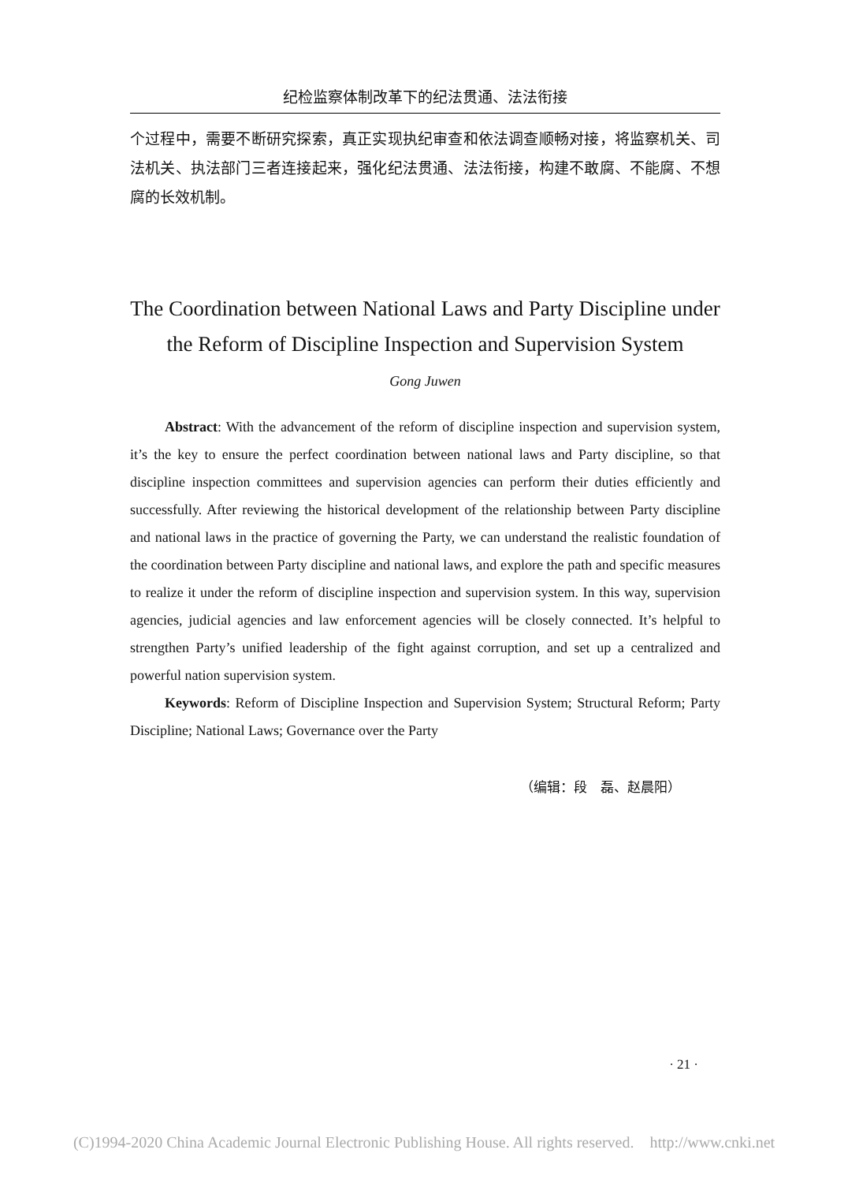纪检监察体制改革下的纪法贯通、法法衔接
个过程中，需要不断研究探索，真正实现执纪审查和依法调查顺畅对接，将监察机关、司法机关、执法部门三者连接起来，强化纪法贯通、法法衔接，构建不敢腐、不能腐、不想腐的长效机制。
The Coordination between National Laws and Party Discipline under the Reform of Discipline Inspection and Supervision System
Gong Juwen
Abstract: With the advancement of the reform of discipline inspection and supervision system, it’s the key to ensure the perfect coordination between national laws and Party discipline, so that discipline inspection committees and supervision agencies can perform their duties efficiently and successfully. After reviewing the historical development of the relationship between Party discipline and national laws in the practice of governing the Party, we can understand the realistic foundation of the coordination between Party discipline and national laws, and explore the path and specific measures to realize it under the reform of discipline inspection and supervision system. In this way, supervision agencies, judicial agencies and law enforcement agencies will be closely connected. It’s helpful to strengthen Party’s unified leadership of the fight against corruption, and set up a centralized and powerful nation supervision system.
Keywords: Reform of Discipline Inspection and Supervision System; Structural Reform; Party Discipline; National Laws; Governance over the Party
（编辑：段　磊、赵晨阳）
· 21 ·
(C)1994-2020 China Academic Journal Electronic Publishing House. All rights reserved. http://www.cnki.net